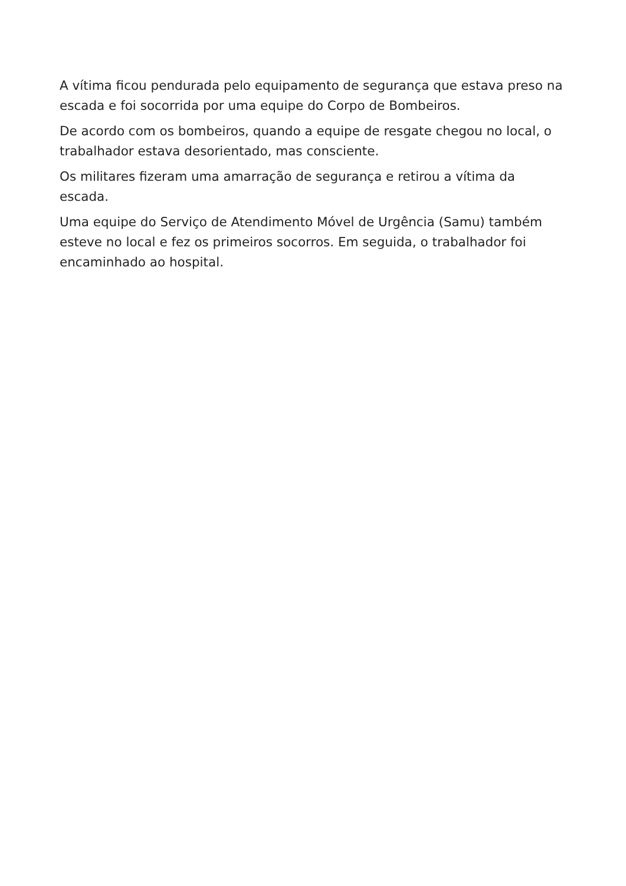A vítima ficou pendurada pelo equipamento de segurança que estava preso na escada e foi socorrida por uma equipe do Corpo de Bombeiros.
De acordo com os bombeiros, quando a equipe de resgate chegou no local, o trabalhador estava desorientado, mas consciente.
Os militares fizeram uma amarração de segurança e retirou a vítima da escada.
Uma equipe do Serviço de Atendimento Móvel de Urgência (Samu) também esteve no local e fez os primeiros socorros. Em seguida, o trabalhador foi encaminhado ao hospital.